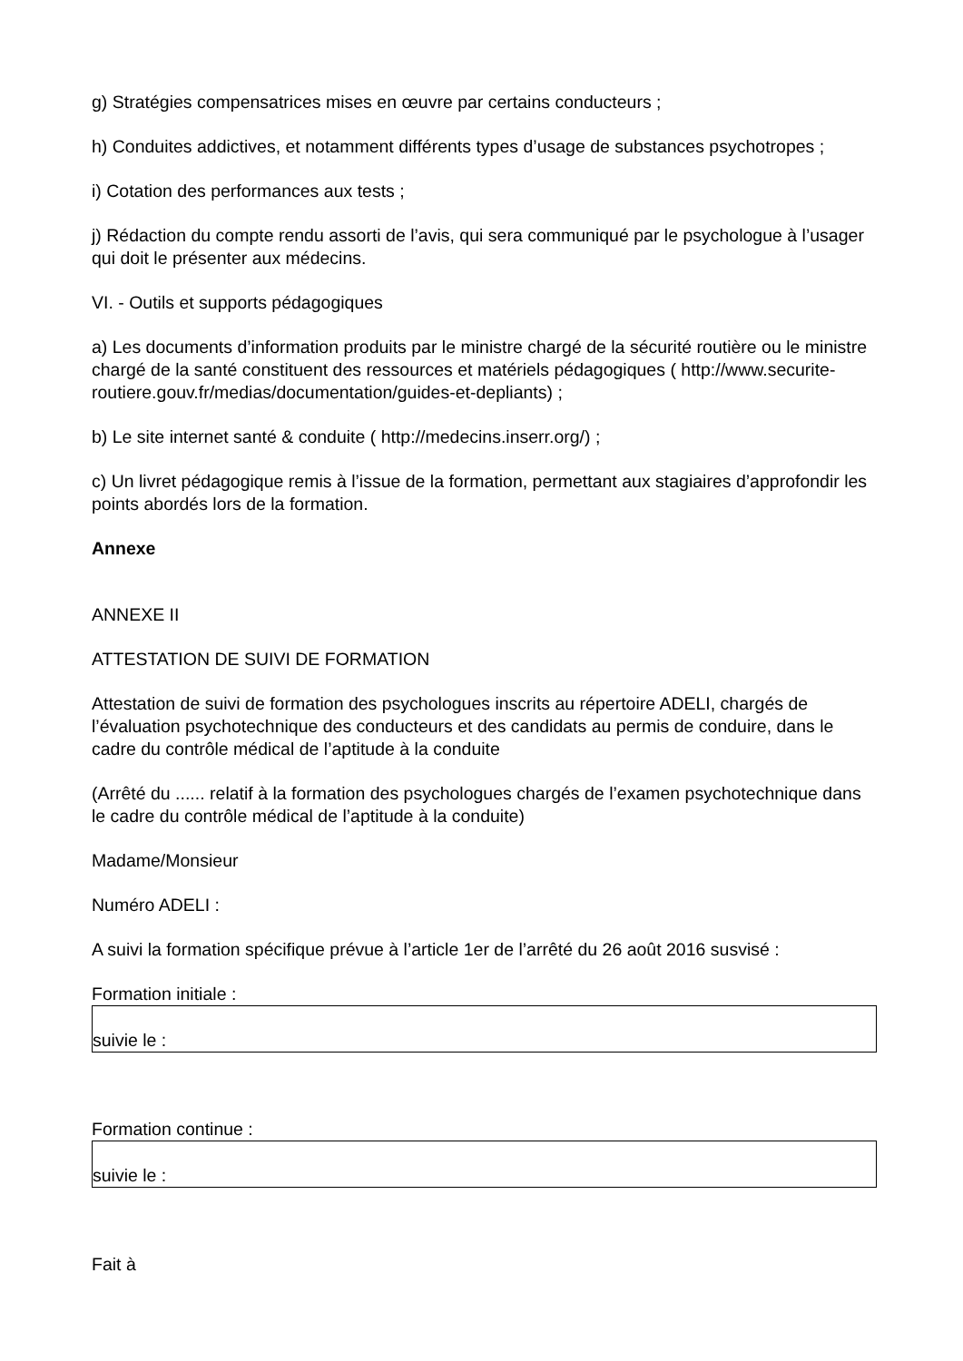g) Stratégies compensatrices mises en œuvre par certains conducteurs ;
h) Conduites addictives, et notamment différents types d’usage de substances psychotropes ;
i) Cotation des performances aux tests ;
j) Rédaction du compte rendu assorti de l’avis, qui sera communiqué par le psychologue à l’usager qui doit le présenter aux médecins.
VI. - Outils et supports pédagogiques
a) Les documents d’information produits par le ministre chargé de la sécurité routière ou le ministre chargé de la santé constituent des ressources et matériels pédagogiques ( http://www.securite-routiere.gouv.fr/medias/documentation/guides-et-depliants) ;
b) Le site internet santé & conduite ( http://medecins.inserr.org/) ;
c) Un livret pédagogique remis à l’issue de la formation, permettant aux stagiaires d’approfondir les points abordés lors de la formation.
Annexe
ANNEXE II
ATTESTATION DE SUIVI DE FORMATION
Attestation de suivi de formation des psychologues inscrits au répertoire ADELI, chargés de l’évaluation psychotechnique des conducteurs et des candidats au permis de conduire, dans le cadre du contrôle médical de l’aptitude à la conduite
(Arrêté du ...... relatif à la formation des psychologues chargés de l’examen psychotechnique dans le cadre du contrôle médical de l’aptitude à la conduite)
Madame/Monsieur
Numéro ADELI :
A suivi la formation spécifique prévue à l’article 1er de l’arrêté du 26 août 2016 susvisé :
Formation initiale :
suivie le :
Formation continue :
suivie le :
Fait à